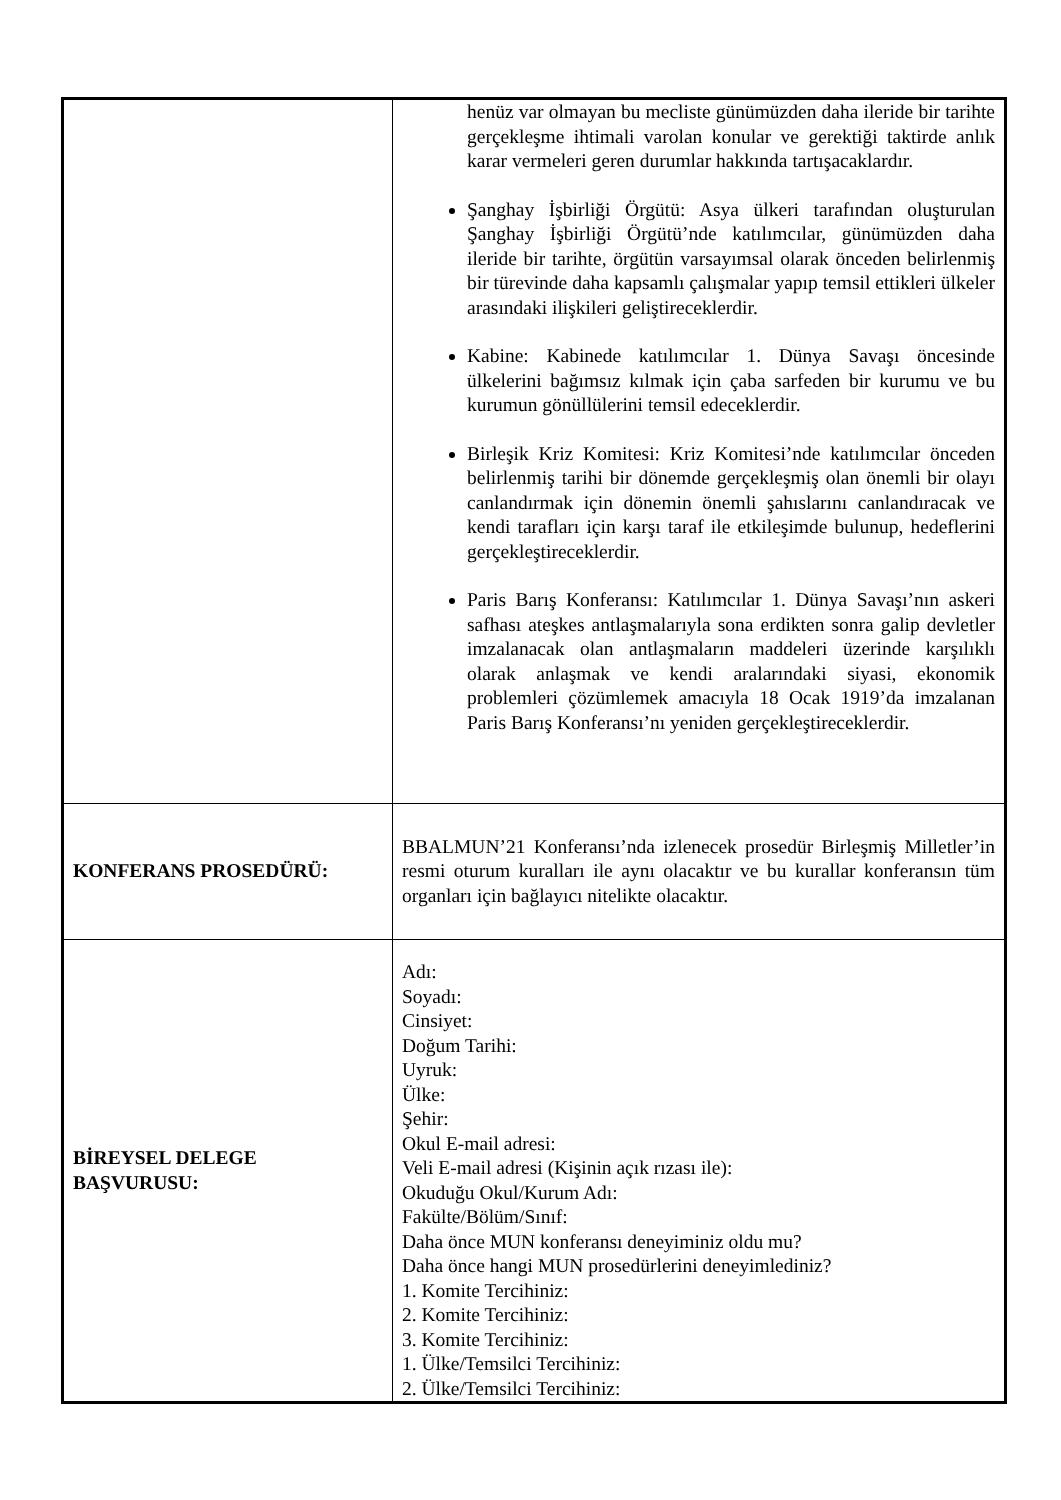| | henüz var olmayan bu mecliste günümüzden daha ileride bir tarihte gerçekleşme ihtimali varolan konular ve gerektiği taktirde anlık karar vermeleri geren durumlar hakkında tartışacaklardır. Şanghay İşbirliği Örgütü: Asya ülkeri tarafından oluşturulan Şanghay İşbirliği Örgütü’nde katılımcılar, günümüzden daha ileride bir tarihte, örgütün varsayımsal olarak önceden belirlenmiş bir türevinde daha kapsamlı çalışmalar yapıp temsil ettikleri ülkeler arasındaki ilişkileri geliştireceklerdir. Kabine: Kabinede katılımcılar 1. Dünya Savaşı öncesinde ülkelerini bağımsız kılmak için çaba sarfeden bir kurumu ve bu kurumun gönüllülerini temsil edeceklerdir. Birleşik Kriz Komitesi: Kriz Komitesi’nde katılımcılar önceden belirlenmiş tarihi bir dönemde gerçekleşmiş olan önemli bir olayı canlandırmak için dönemin önemli şahıslarını canlandıracak ve kendi tarafları için karşı taraf ile etkileşimde bulunup, hedeflerini gerçekleştireceklerdir. Paris Barış Konferansı: Katılımcılar 1. Dünya Savaşı’nın askeri safhası ateşkes antlaşmalarıyla sona erdikten sonra galip devletler imzalanacak olan antlaşmaların maddeleri üzerinde karşılıklı olarak anlaşmak ve kendi aralarındaki siyasi, ekonomik problemleri çözümlemek amacıyla 18 Ocak 1919’da imzalanan Paris Barış Konferansı’nı yeniden gerçekleştireceklerdir. |
| KONFERANS PROSEDÜRÜ: | BBALMUN’21 Konferansı’nda izlenecek prosedür Birleşmiş Milletler’in resmi oturum kuralları ile aynı olacaktır ve bu kurallar konferansın tüm organları için bağlayıcı nitelikte olacaktır. |
| BİREYSEL DELEGE BAŞVURUSU: | Adı: Soyadı: Cinsiyet: Doğum Tarihi: Uyruk: Ülke: Şehir: Okul E-mail adresi: Veli E-mail adresi (Kişinin açık rızası ile): Okuduğu Okul/Kurum Adı: Fakülte/Bölüm/Sınıf: Daha önce MUN konferansı deneyiminiz oldu mu? Daha önce hangi MUN prosedürlerini deneyimlediniz? 1. Komite Tercihiniz: 2. Komite Tercihiniz: 3. Komite Tercihiniz: 1. Ülke/Temsilci Tercihiniz: 2. Ülke/Temsilci Tercihiniz: |